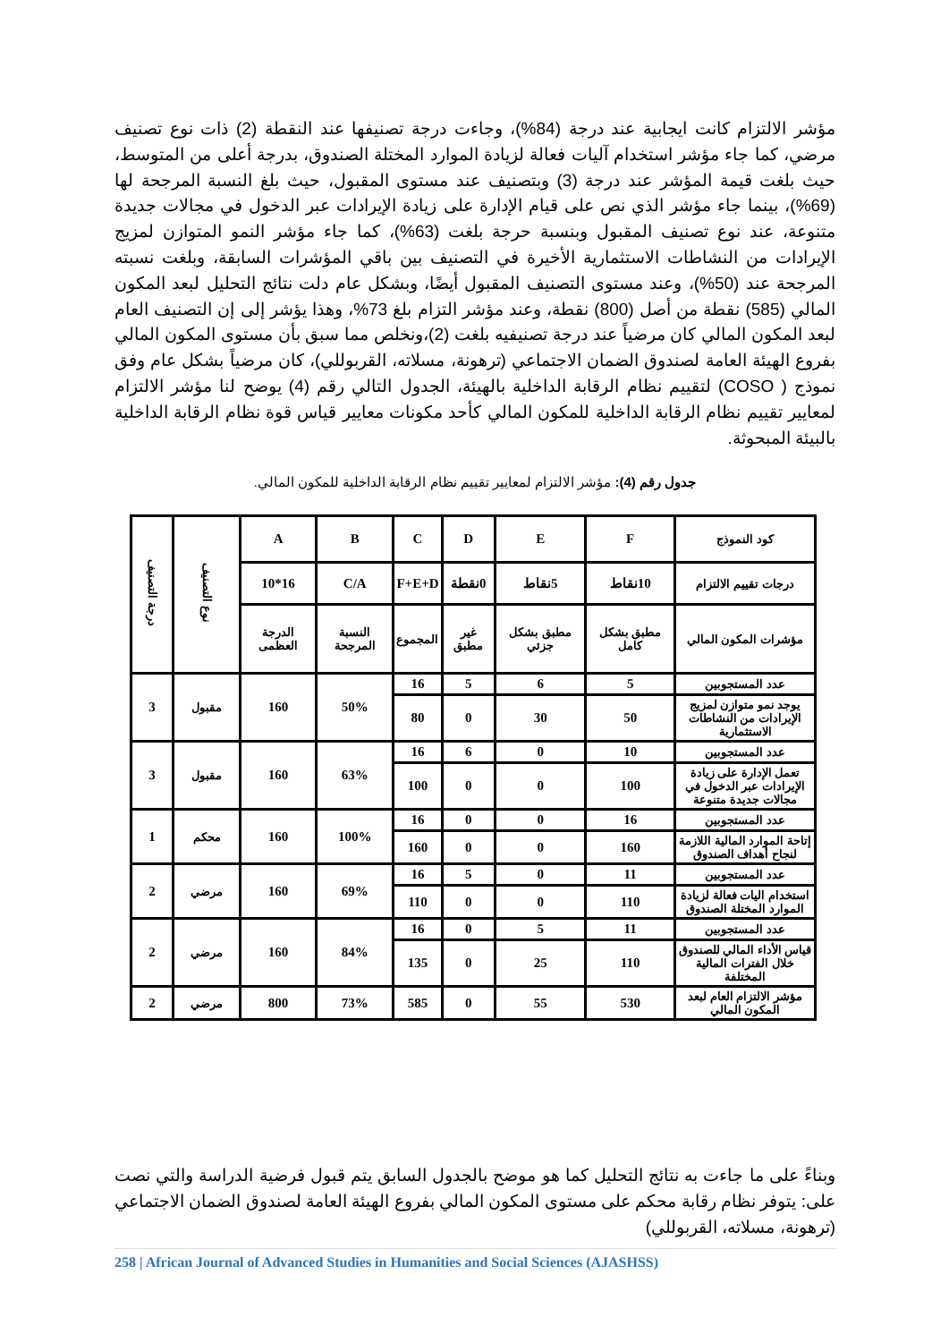مؤشر الالتزام كانت ايجابية عند درجة (84%)، وجاءت درجة تصنيفها عند النقطة (2) ذات نوع تصنيف مرضي، كما جاء مؤشر استخدام آليات فعالة لزيادة الموارد المختلة الصندوق، بدرجة أعلى من المتوسط، حيث بلغت قيمة المؤشر عند درجة (3) وبتصنيف عند مستوى المقبول، حيث بلغ النسبة المرجحة لها (69%)، بينما جاء مؤشر الذي نص على قيام الإدارة على زيادة الإيرادات عبر الدخول في مجالات جديدة متنوعة، عند نوع تصنيف المقبول وبنسبة حرجة بلغت (63%)، كما جاء مؤشر النمو المتوازن لمزيج الإيرادات من النشاطات الاستثمارية الأخيرة في التصنيف بين باقي المؤشرات السابقة، وبلغت نسبته المرجحة عند (50%)، وعند مستوى التصنيف المقبول أيضًا، وبشكل عام دلت نتائج التحليل لبعد المكون المالي (585) نقطة من أصل (800) نقطة، وعند مؤشر التزام بلغ 73%، وهذا يؤشر إلى إن التصنيف العام لبعد المكون المالي كان مرضياً عند درجة تصنيفيه بلغت (2)،ونخلص مما سبق بأن مستوى المكون المالي بفروع الهيئة العامة لصندوق الضمان الاجتماعي (ترهونة، مسلاته، القربوللي)، كان مرضياً بشكل عام وفق نموذج ( COSO) لتقييم نظام الرقابة الداخلية بالهيئة، الجدول التالي رقم (4) يوضح لنا مؤشر الالتزام لمعايير تقييم نظام الرقابة الداخلية للمكون المالي كأحد مكونات معايير قياس قوة نظام الرقابة الداخلية بالبيئة المبحوثة.
جدول رقم (4): مؤشر الالتزام لمعايير تقييم نظام الرقابة الداخلية للمكون المالي.
| كود النموذج | F | E | D | C | B | A | نوع التصنيف | درجة التصنيف |
| درجات تقييم الالتزام | 10نقاط | 5نقاط | 0نقطة | F+E+D | C/A | 16*10 | | |
| مؤشرات المكون المالي | مطبق بشكل كامل | مطبق بشكل جزئي | غير مطبق | المجموع | النسبة المرجحة | الدرجة العظمى | | |
| عدد المستجوبين | 5 | 6 | 5 | 16 | 50% | 160 | مقبول | 3 |
| يوجد نمو متوازن لمزيج الإيرادات من النشاطات الاستثمارية | 50 | 30 | 0 | 80 | | | | |
| عدد المستجوبين | 10 | 0 | 6 | 16 | 63% | 160 | مقبول | 3 |
| تعمل الإدارة على زيادة الإيرادات عبر الدخول في مجالات جديدة متنوعة | 100 | 0 | 0 | 100 | | | | |
| عدد المستجوبين | 16 | 0 | 0 | 16 | 100% | 160 | محكم | 1 |
| إتاحة الموارد المالية اللازمة لنجاح أهداف الصندوق | 160 | 0 | 0 | 160 | | | | |
| عدد المستجوبين | 11 | 0 | 5 | 16 | 69% | 160 | مرضي | 2 |
| استخدام اليات فعالة لزيادة الموارد المختلة الصندوق | 110 | 0 | 0 | 110 | | | | |
| عدد المستجوبين | 11 | 5 | 0 | 16 | 84% | 160 | مرضي | 2 |
| قياس الأداء المالي للصندوق خلال الفترات المالية المختلفة | 110 | 25 | 0 | 135 | | | | |
| مؤشر الالتزام العام لبعد المكون المالي | 530 | 55 | 0 | 585 | 73% | 800 | مرضي | 2 |
وبناءً على ما جاءت به نتائج التحليل كما هو موضح بالجدول السابق يتم قبول فرضية الدراسة والتي نصت على: يتوفر نظام رقابة محكم على مستوى المكون المالي بفروع الهيئة العامة لصندوق الضمان الاجتماعي (ترهونة، مسلاته، القربوللي)
258 | African Journal of Advanced Studies in Humanities and Social Sciences (AJASHSS)